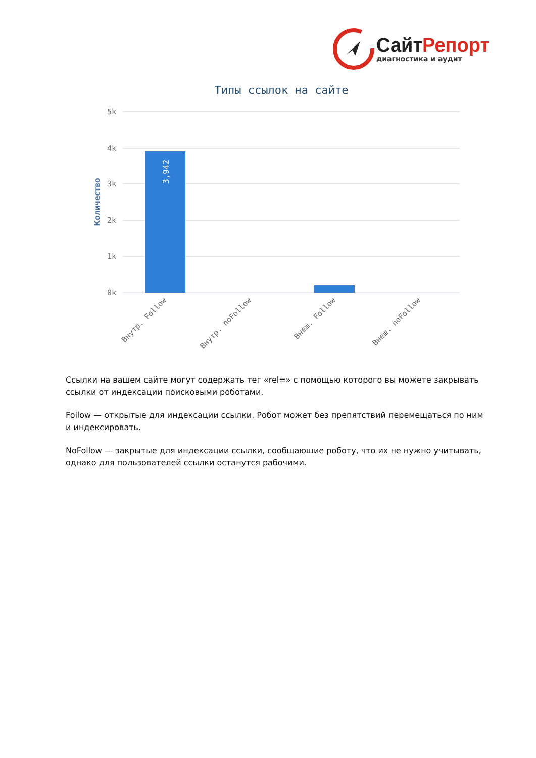СайтРепорт
диагностика и аудит
Типы ссылок на сайте
5k
4k
3k
2k
1k
0k
Количество
3,942
Внутр. Follow
Внутр. noFollow
Внеш. Follow
Внеш. noFollow
Ссылки на вашем сайте могут содержать тег «rel=» с помощью которого вы можете закрывать ссылки от индексации поисковыми роботами.
Follow — открытые для индексации ссылки. Робот может без препятствий перемещаться по ним и индексировать.
NoFollow — закрытые для индексации ссылки, сообщающие роботу, что их не нужно учитывать, однако для пользователей ссылки останутся рабочими.